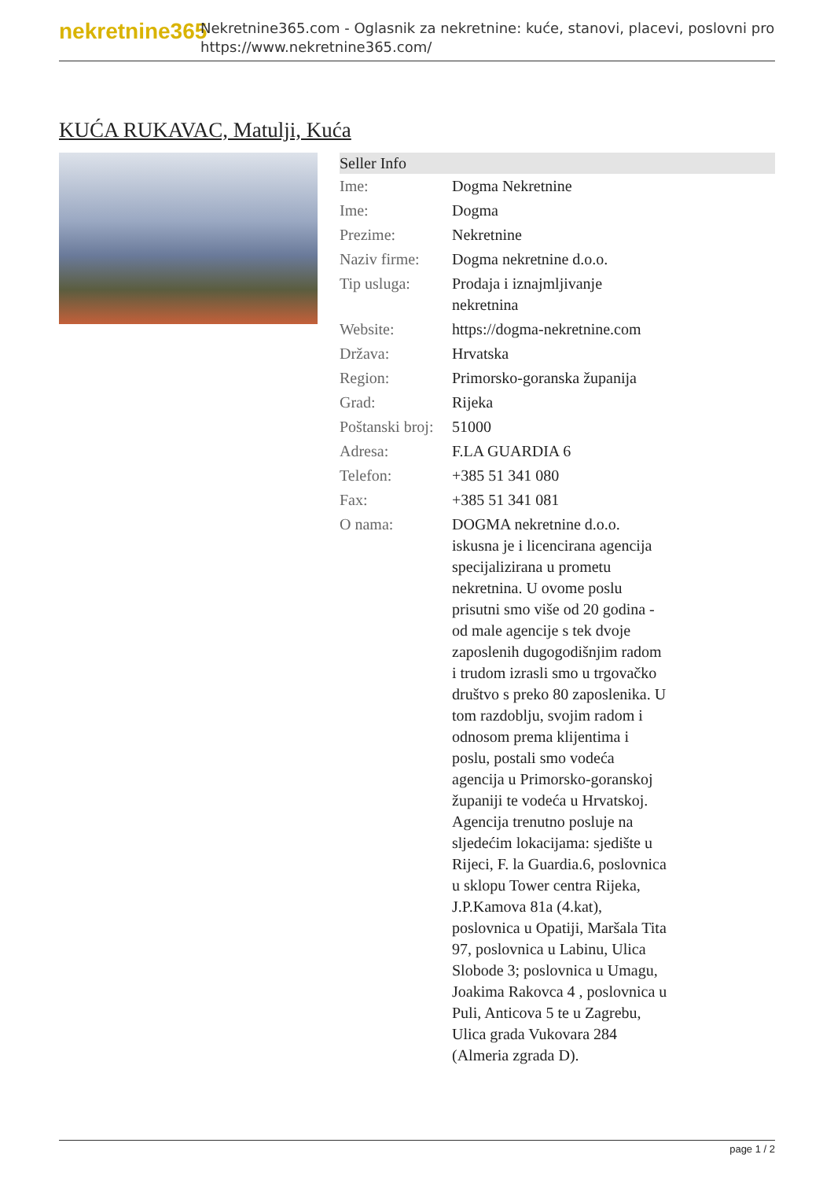nekretnine365
Nekretnine365.com - Oglasnik za nekretnine: kuće, stanovi, placevi, poslovni pro
https://www.nekretnine365.com/
KUĆA RUKAVAC, Matulji, Kuća
| Seller Info | |
| --- | --- |
| Ime: | Dogma Nekretnine |
| Ime: | Dogma |
| Prezime: | Nekretnine |
| Naziv firme: | Dogma nekretnine d.o.o. |
| Tip usluga: | Prodaja i iznajmljivanje nekretnina |
| Website: | https://dogma-nekretnine.com |
| Država: | Hrvatska |
| Region: | Primorsko-goranska županija |
| Grad: | Rijeka |
| Poštanski broj: | 51000 |
| Adresa: | F.LA GUARDIA 6 |
| Telefon: | +385 51 341 080 |
| Fax: | +385 51 341 081 |
| O nama: | DOGMA nekretnine d.o.o. iskusna je i licencirana agencija specijalizirana u prometu nekretnina. U ovome poslu prisutni smo više od 20 godina - od male agencije s tek dvoje zaposlenih dugogodišnjim radom i trudom izrasli smo u trgovačko društvo s preko 80 zaposlenika. U tom razdoblju, svojim radom i odnosom prema klijentima i poslu, postali smo vodeća agencija u Primorsko-goranskoj županiji te vodeća u Hrvatskoj. Agencija trenutno posluje na sljedećim lokacijama: sjedište u Rijeci, F. la Guardia.6, poslovnica u sklopu Tower centra Rijeka, J.P.Kamova 81a (4.kat), poslovnica u Opatiji, Maršala Tita 97, poslovnica u Labinu, Ulica Slobode 3; poslovnica u Umagu, Joakima Rakovca 4 , poslovnica u Puli, Anticova 5 te u Zagrebu, Ulica grada Vukovara 284 (Almeria zgrada D). |
page 1 / 2